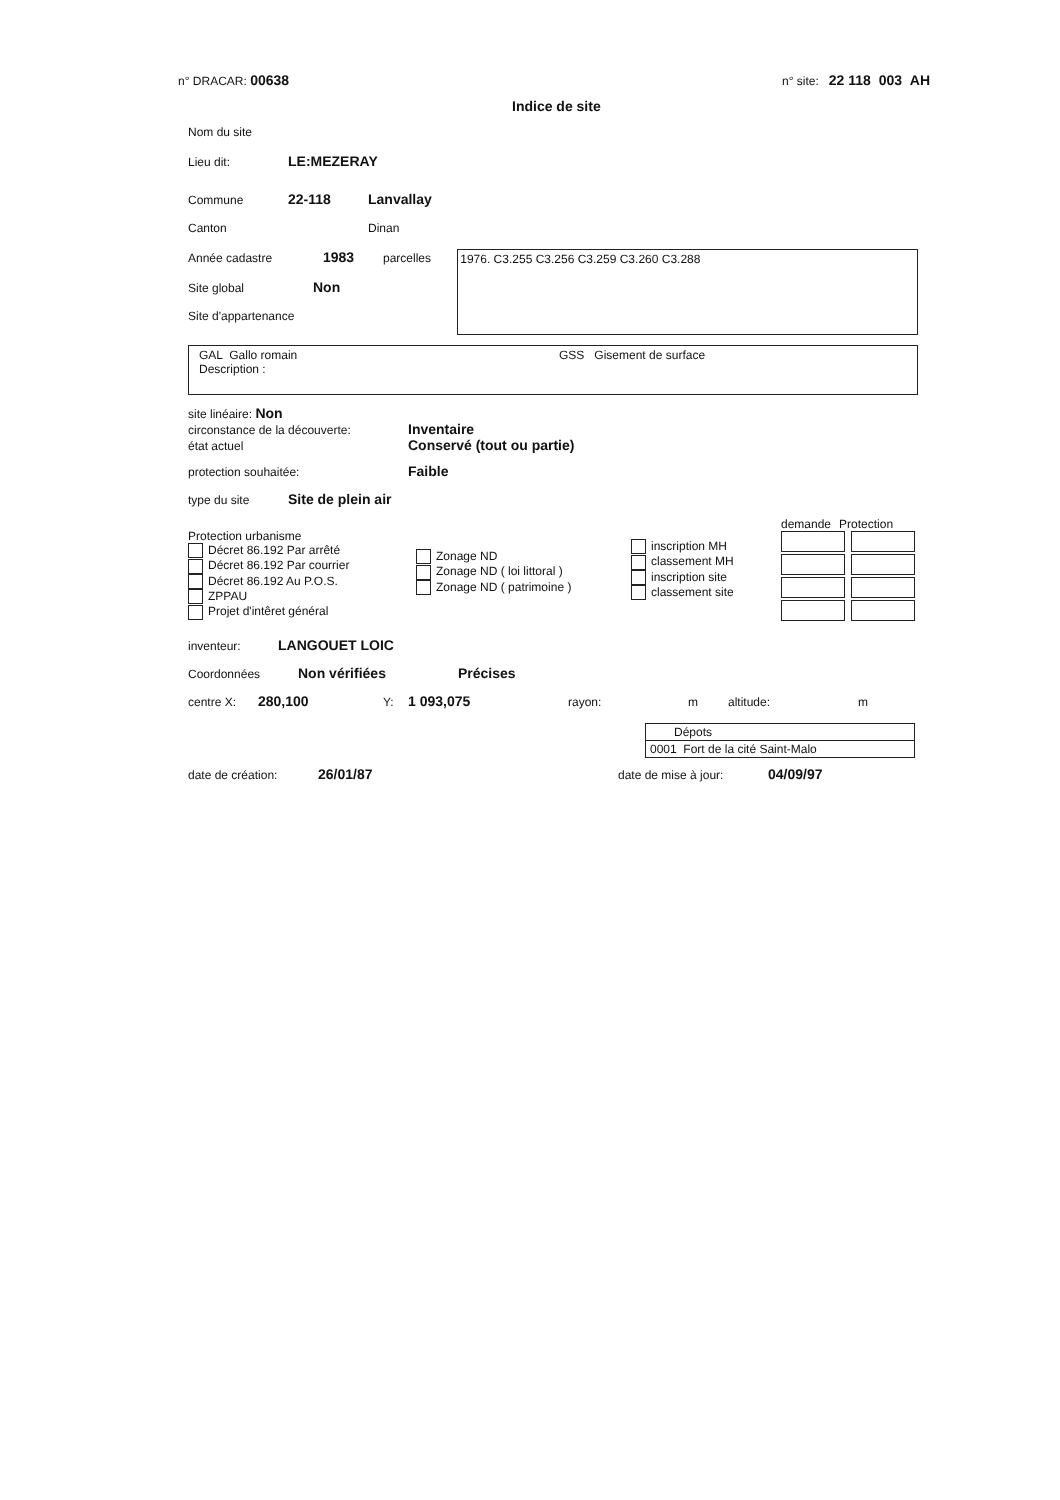n° DRACAR: 00638
n° site: 22 118 003 AH
Indice de site
Nom du site
Lieu dit: LE:MEZERAY
Commune 22-118 Lanvallay
Canton Dinan
Année cadastre 1983 parcelles
Site global Non
Site d'appartenance
1976. C3.255 C3.256 C3.259 C3.260 C3.288
GAL Gallo romain GSS Gisement de surface
Description :
site linéaire: Non
circonstance de la découverte: Inventaire
état actuel Conservé (tout ou partie)
protection souhaitée: Faible
type du site Site de plein air
Protection urbanisme
Décret 86.192 Par arrêté
Décret 86.192 Par courrier
Décret 86.192 Au P.O.S.
ZPPAU
Projet d'intêret général
Zonage ND
Zonage ND ( loi littoral )
Zonage ND ( patrimoine )
inscription MH
classement MH
inscription site
classement site
demande Protection
inventeur: LANGOUET LOIC
Coordonnées Non vérifiées Précises
centre X: 280,100 Y: 1 093,075 rayon: m altitude: m
Dépots
0001 Fort de la cité Saint-Malo
date de création: 26/01/87 date de mise à jour: 04/09/97